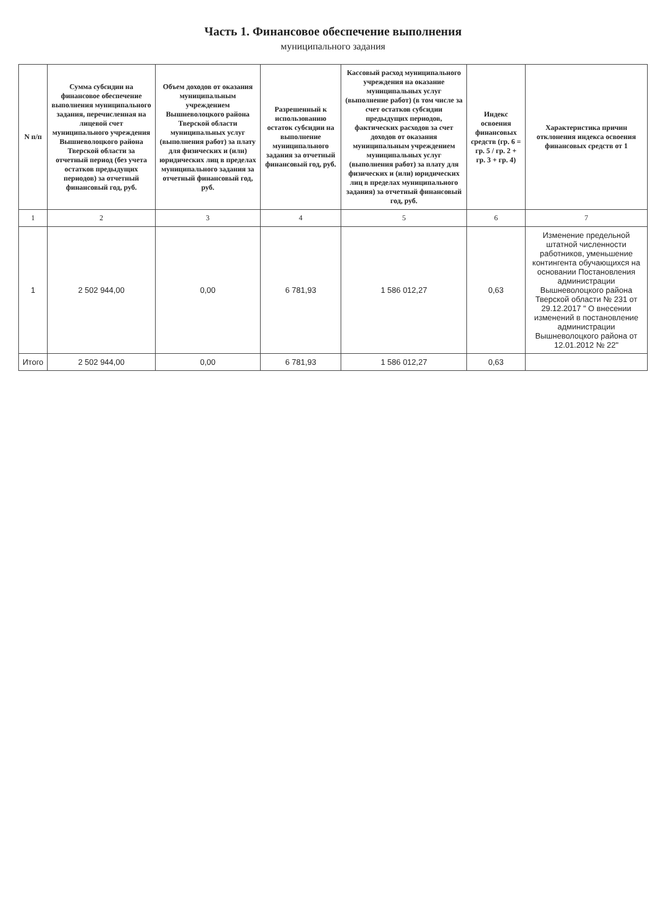Часть 1. Финансовое обеспечение выполнения
муниципального задания
| N п/п | Сумма субсидии на финансовое обеспечение выполнения муниципального задания, перечисленная на лицевой счет муниципального учреждения Вышневолоцкого района Тверской области за отчетный период (без учета остатков предыдущих периодов) за отчетный финансовый год, руб. | Объем доходов от оказания муниципальным учреждением Вышневолоцкого района Тверской области муниципальных услуг (выполнения работ) за плату для физических и (или) юридических лиц в пределах муниципального задания за отчетный финансовый год, руб. | Разрешенный к использованию остаток субсидии на выполнение муниципального задания за отчетный финансовый год, руб. | Кассовый расход муниципального учреждения на оказание муниципальных услуг (выполнение работ) (в том числе за счет остатков субсидии предыдущих периодов, фактических расходов за счет доходов от оказания муниципальным учреждением муниципальных услуг (выполнения работ) за плату для физических и (или) юридических лиц в пределах муниципального задания) за отчетный финансовый год, руб. | Индекс освоения финансовых средств (гр. 6 = гр. 5 / гр. 2 + гр. 3 + гр. 4) | Характеристика причин отклонения индекса освоения финансовых средств от 1 |
| --- | --- | --- | --- | --- | --- | --- |
| 1 | 2 | 3 | 4 | 5 | 6 | 7 |
| 1 | 2 502 944,00 | 0,00 | 6 781,93 | 1 586 012,27 | 0,63 | Изменение предельной штатной численности работников, уменьшение контингента обучающихся на основании Постановления администрации Вышневолоцкого района Тверской области № 231 от 29.12.2017 " О внесении изменений в постановление администрации Вышневолоцкого района от 12.01.2012 № 22" |
| Итого | 2 502 944,00 | 0,00 | 6 781,93 | 1 586 012,27 | 0,63 | |